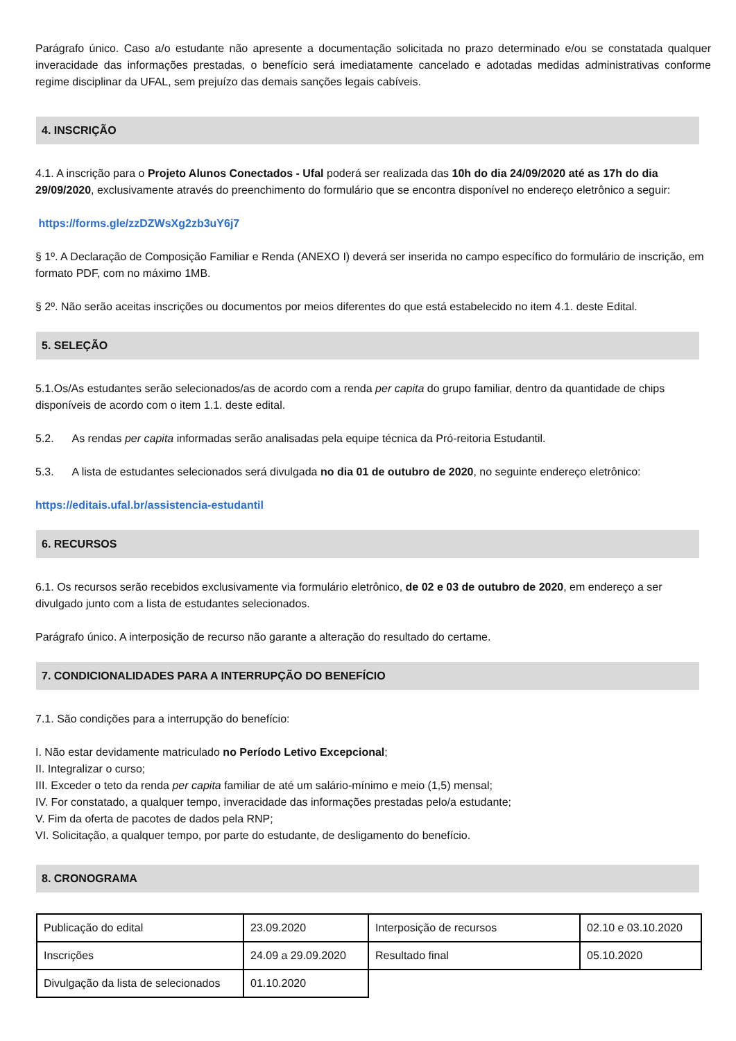Parágrafo único. Caso a/o estudante não apresente a documentação solicitada no prazo determinado e/ou se constatada qualquer inveracidade das informações prestadas, o benefício será imediatamente cancelado e adotadas medidas administrativas conforme regime disciplinar da UFAL, sem prejuízo das demais sanções legais cabíveis.
4. INSCRIÇÃO
4.1. A inscrição para o Projeto Alunos Conectados - Ufal poderá ser realizada das 10h do dia 24/09/2020 até as 17h do dia 29/09/2020, exclusivamente através do preenchimento do formulário que se encontra disponível no endereço eletrônico a seguir:
https://forms.gle/zzDZWsXg2zb3uY6j7
§ 1º. A Declaração de Composição Familiar e Renda (ANEXO I) deverá ser inserida no campo específico do formulário de inscrição, em formato PDF, com no máximo 1MB.
§ 2º. Não serão aceitas inscrições ou documentos por meios diferentes do que está estabelecido no item 4.1. deste Edital.
5. SELEÇÃO
5.1.Os/As estudantes serão selecionados/as de acordo com a renda per capita do grupo familiar, dentro da quantidade de chips disponíveis de acordo com o item 1.1. deste edital.
5.2. As rendas per capita informadas serão analisadas pela equipe técnica da Pró-reitoria Estudantil.
5.3. A lista de estudantes selecionados será divulgada no dia 01 de outubro de 2020, no seguinte endereço eletrônico:
https://editais.ufal.br/assistencia-estudantil
6. RECURSOS
6.1. Os recursos serão recebidos exclusivamente via formulário eletrônico, de 02 e 03 de outubro de 2020, em endereço a ser divulgado junto com a lista de estudantes selecionados.
Parágrafo único. A interposição de recurso não garante a alteração do resultado do certame.
7. CONDICIONALIDADES PARA A INTERRUPÇÃO DO BENEFÍCIO
7.1. São condições para a interrupção do benefício:
I. Não estar devidamente matriculado no Período Letivo Excepcional;
II. Integralizar o curso;
III. Exceder o teto da renda per capita familiar de até um salário-mínimo e meio (1,5) mensal;
IV. For constatado, a qualquer tempo, inveracidade das informações prestadas pelo/a estudante;
V. Fim da oferta de pacotes de dados pela RNP;
VI. Solicitação, a qualquer tempo, por parte do estudante, de desligamento do benefício.
8. CRONOGRAMA
| Publicação do edital | 23.09.2020 | Interposição de recursos | 02.10 e 03.10.2020 |
| Inscrições | 24.09 a 29.09.2020 | Resultado final | 05.10.2020 |
| Divulgação da lista de selecionados | 01.10.2020 | | |